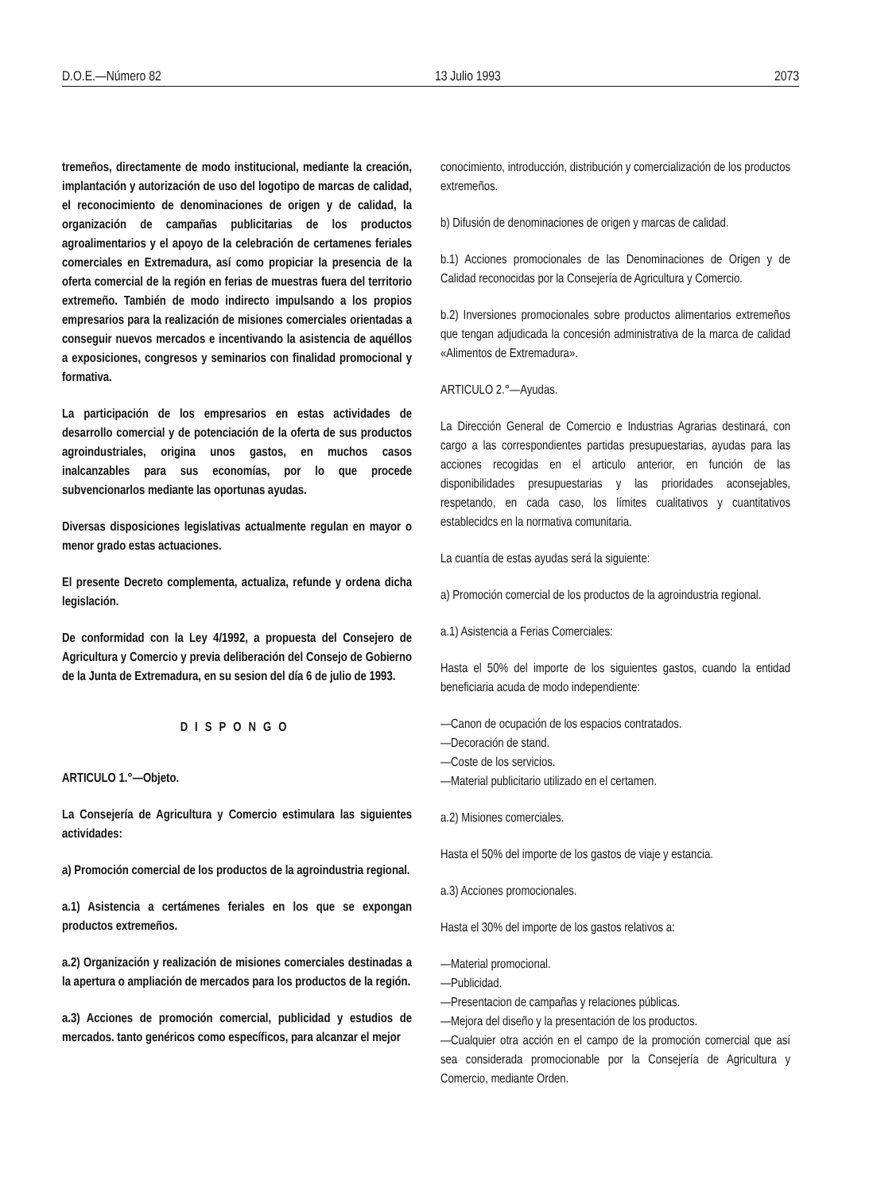D.O.E.—Número 82 13 Julio 1993 2073
tremeños, directamente de modo institucional, mediante la creación, implantación y autorización de uso del logotipo de marcas de calidad, el reconocimiento de denominaciones de origen y de calidad, la organización de campañas publicitarias de los productos agroalimentarios y el apoyo de la celebración de certamenes feriales comerciales en Extremadura, así como propiciar la presencia de la oferta comercial de la región en ferias de muestras fuera del territorio extremeño. También de modo indirecto impulsando a los propios empresarios para la realización de misiones comerciales orientadas a conseguir nuevos mercados e incentivando la asistencia de aquéllos a exposiciones, congresos y seminarios con finalidad promocional y formativa.
La participación de los empresarios en estas actividades de desarrollo comercial y de potenciación de la oferta de sus productos agroindustriales, origina unos gastos, en muchos casos inalcanzables para sus economías, por lo que procede subvencionarlos mediante las oportunas ayudas.
Diversas disposiciones legislativas actualmente regulan en mayor o menor grado estas actuaciones.
El presente Decreto complementa, actualiza, refunde y ordena dicha legislación.
De conformidad con la Ley 4/1992, a propuesta del Consejero de Agricultura y Comercio y previa deliberación del Consejo de Gobierno de la Junta de Extremadura, en su sesion del día 6 de julio de 1993.
DISPONGO
ARTICULO 1.°—Objeto.
La Consejería de Agricultura y Comercio estimulara las siguientes actividades:
a) Promoción comercial de los productos de la agroindustria regional.
a.1) Asistencia a certámenes feriales en los que se expongan productos extremeños.
a.2) Organización y realización de misiones comerciales destinadas a la apertura o ampliación de mercados para los productos de la región.
a.3) Acciones de promoción comercial, publicidad y estudios de mercados. tanto genéricos como específicos, para alcanzar el mejor
conocimiento, introducción, distribución y comercialización de los productos extremeños.
b) Difusión de denominaciones de origen y marcas de calidad.
b.1) Acciones promocionales de las Denominaciones de Origen y de Calidad reconocidas por la Consejería de Agricultura y Comercio.
b.2) Inversiones promocionales sobre productos alimentarios extremeños que tengan adjudicada la concesión administrativa de la marca de calidad «Alimentos de Extremadura».
ARTICULO 2.°—Ayudas.
La Dirección General de Comercio e Industrias Agrarias destinará, con cargo a las correspondientes partidas presupuestarias, ayudas para las acciones recogidas en el articulo anterior, en función de las disponibilidades presupuestarias y las prioridades aconsejables, respetando, en cada caso, los límites cualitativos y cuantitativos establecidcs en la normativa comunitaria.
La cuantía de estas ayudas será la siguiente:
a) Promoción comercial de los productos de la agroindustria regional.
a.1) Asistencia a Ferias Comerciales:
Hasta el 50% del importe de los siguientes gastos, cuando la entidad beneficiaria acuda de modo independiente:
—Canon de ocupación de los espacios contratados.
—Decoración de stand.
—Coste de los servicios.
—Material publicitario utilizado en el certamen.
a.2) Misiones comerciales.
Hasta el 50% del importe de los gastos de viaje y estancia.
a.3) Acciones promocionales.
Hasta el 30% del importe de los gastos relativos a:
—Material promocional.
—Publicidad.
—Presentacion de campañas y relaciones públicas.
—Mejora del diseño y la presentación de los productos.
—Cualquier otra acción en el campo de la promoción comercial que así sea considerada promocionable por la Consejería de Agricultura y Comercio, mediante Orden.